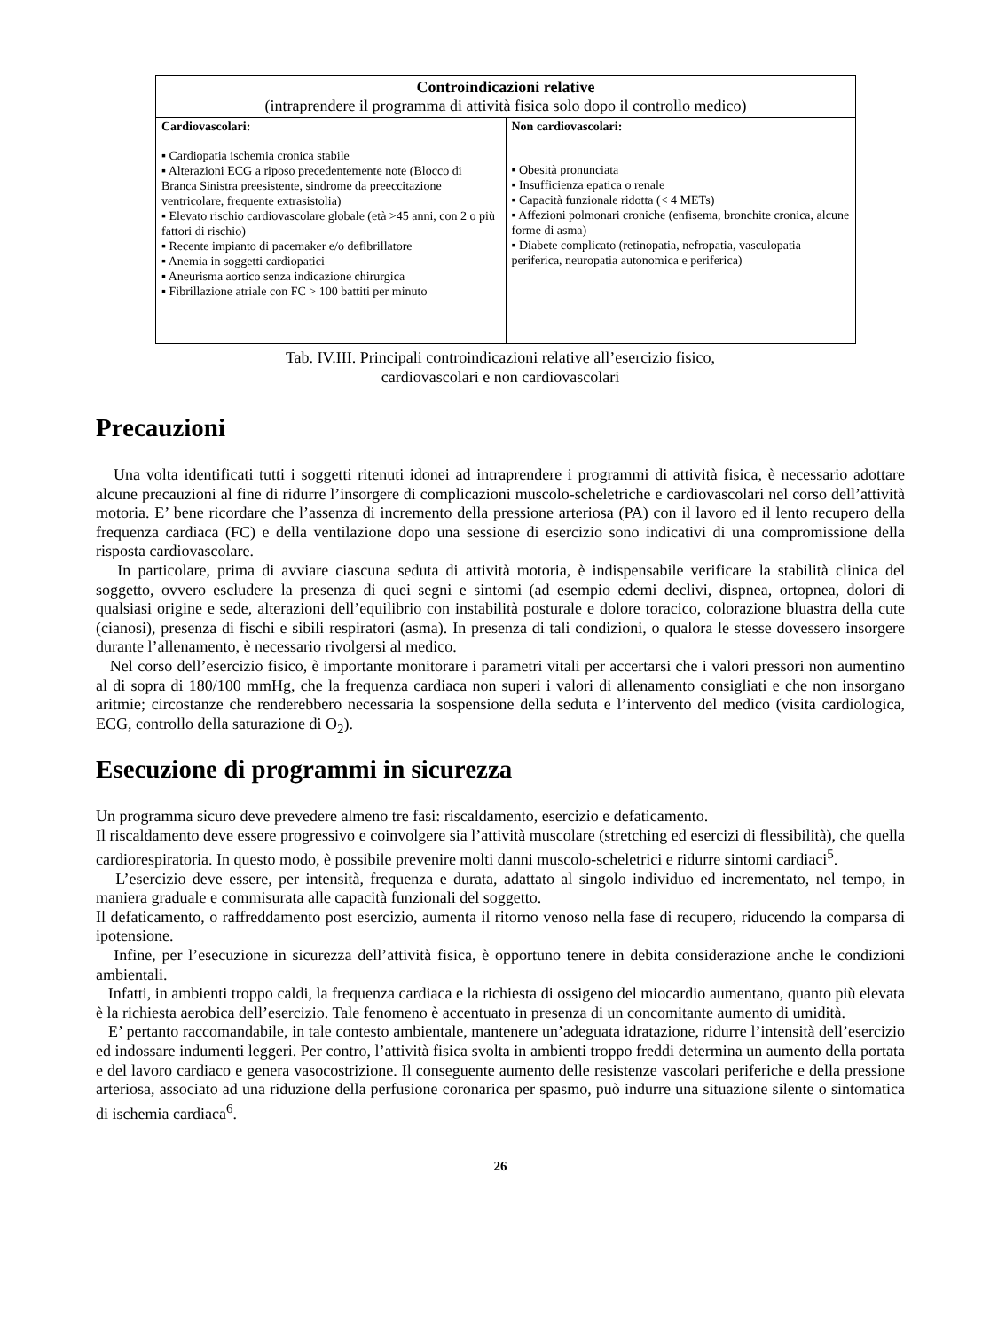| Controindicazioni relative (intraprendere il programma di attività fisica solo dopo il controllo medico) | |
| --- | --- |
| Cardiovascolari: ▪ Cardiopatia ischemia cronica stabile ▪ Alterazioni ECG a riposo precedentemente note (Blocco di Branca Sinistra preesistente, sindrome da preeccitazione ventricolare, frequente extrasistolia) ▪ Elevato rischio cardiovascolare globale (età >45 anni, con 2 o più fattori di rischio) ▪ Recente impianto di pacemaker e/o defibrillatore ▪ Anemia in soggetti cardiopatici ▪ Aneurisma aortico senza indicazione chirurgica ▪ Fibrillazione atriale con FC > 100 battiti per minuto | Non cardiovascolari: ▪ Obesità pronunciata ▪ Insufficienza epatica o renale ▪ Capacità funzionale ridotta (< 4 METs) ▪ Affezioni polmonari croniche (enfisema, bronchite cronica, alcune forme di asma) ▪ Diabete complicato (retinopatia, nefropatia, vasculopatia periferica, neuropatia autonomica e periferica) |
Tab. IV.III. Principali controindicazioni relative all’esercizio fisico,
cardiovascolari e non cardiovascolari
Precauzioni
Una volta identificati tutti i soggetti ritenuti idonei ad intraprendere i programmi di attività fisica, è necessario adottare alcune precauzioni al fine di ridurre l’insorgere di complicazioni muscolo-scheletriche e cardiovascolari nel corso dell’attività motoria. E’ bene ricordare che l’assenza di incremento della pressione arteriosa (PA) con il lavoro ed il lento recupero della frequenza cardiaca (FC) e della ventilazione dopo una sessione di esercizio sono indicativi di una compromissione della risposta cardiovascolare.
In particolare, prima di avviare ciascuna seduta di attività motoria, è indispensabile verificare la stabilità clinica del soggetto, ovvero escludere la presenza di quei segni e sintomi (ad esempio edemi declivi, dispnea, ortopnea, dolori di qualsiasi origine e sede, alterazioni dell’equilibrio con instabilità posturale e dolore toracico, colorazione bluastra della cute (cianosi), presenza di fischi e sibili respiratori (asma). In presenza di tali condizioni, o qualora le stesse dovessero insorgere durante l’allenamento, è necessario rivolgersi al medico.
Nel corso dell’esercizio fisico, è importante monitorare i parametri vitali per accertarsi che i valori pressori non aumentino al di sopra di 180/100 mmHg, che la frequenza cardiaca non superi i valori di allenamento consigliati e che non insorgano aritmie; circostanze che renderebbero necessaria la sospensione della seduta e l’intervento del medico (visita cardiologica, ECG, controllo della saturazione di O<sub>2</sub>).
Esecuzione di programmi in sicurezza
Un programma sicuro deve prevedere almeno tre fasi: riscaldamento, esercizio e defaticamento.
Il riscaldamento deve essere progressivo e coinvolgere sia l’attività muscolare (stretching ed esercizi di flessibilità), che quella cardiorespiratoria. In questo modo, è possibile prevenire molti danni muscolo-scheletrici e ridurre sintomi cardiaci<sup>5</sup>.
L’esercizio deve essere, per intensità, frequenza e durata, adattato al singolo individuo ed incrementato, nel tempo, in maniera graduale e commisurata alle capacità funzionali del soggetto.
Il defaticamento, o raffreddamento post esercizio, aumenta il ritorno venoso nella fase di recupero, riducendo la comparsa di ipotensione.
Infine, per l’esecuzione in sicurezza dell’attività fisica, è opportuno tenere in debita considerazione anche le condizioni ambientali.
Infatti, in ambienti troppo caldi, la frequenza cardiaca e la richiesta di ossigeno del miocardio aumentano, quanto più elevata è la richiesta aerobica dell’esercizio. Tale fenomeno è accentuato in presenza di un concomitante aumento di umidità.
E’ pertanto raccomandabile, in tale contesto ambientale, mantenere un’adeguata idratazione, ridurre l’intensità dell’esercizio ed indossare indumenti leggeri. Per contro, l’attività fisica svolta in ambienti troppo freddi determina un aumento della portata e del lavoro cardiaco e genera vasocostrizione. Il conseguente aumento delle resistenze vascolari periferiche e della pressione arteriosa, associato ad una riduzione della perfusione coronarica per spasmo, può indurre una situazione silente o sintomatica di ischemia cardiaca<sup>6</sup>.
26